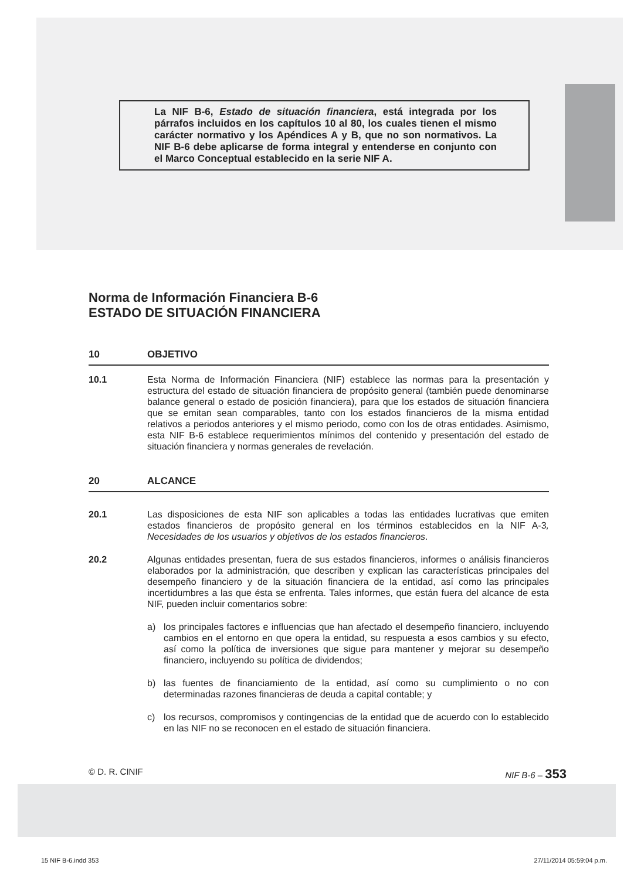La NIF B-6, Estado de situación financiera, está integrada por los párrafos incluidos en los capítulos 10 al 80, los cuales tienen el mismo carácter normativo y los Apéndices A y B, que no son normativos. La NIF B-6 debe aplicarse de forma integral y entenderse en conjunto con el Marco Conceptual establecido en la serie NIF A.
Norma de Información Financiera B-6
ESTADO DE SITUACIÓN FINANCIERA
10 OBJETIVO
10.1 Esta Norma de Información Financiera (NIF) establece las normas para la presentación y estructura del estado de situación financiera de propósito general (también puede denominarse balance general o estado de posición financiera), para que los estados de situación financiera que se emitan sean comparables, tanto con los estados financieros de la misma entidad relativos a periodos anteriores y el mismo periodo, como con los de otras entidades. Asimismo, esta NIF B-6 establece requerimientos mínimos del contenido y presentación del estado de situación financiera y normas generales de revelación.
20 ALCANCE
20.1 Las disposiciones de esta NIF son aplicables a todas las entidades lucrativas que emiten estados financieros de propósito general en los términos establecidos en la NIF A-3, Necesidades de los usuarios y objetivos de los estados financieros.
20.2 Algunas entidades presentan, fuera de sus estados financieros, informes o análisis financieros elaborados por la administración, que describen y explican las características principales del desempeño financiero y de la situación financiera de la entidad, así como las principales incertidumbres a las que ésta se enfrenta. Tales informes, que están fuera del alcance de esta NIF, pueden incluir comentarios sobre:
a) los principales factores e influencias que han afectado el desempeño financiero, incluyendo cambios en el entorno en que opera la entidad, su respuesta a esos cambios y su efecto, así como la política de inversiones que sigue para mantener y mejorar su desempeño financiero, incluyendo su política de dividendos;
b) las fuentes de financiamiento de la entidad, así como su cumplimiento o no con determinadas razones financieras de deuda a capital contable; y
c) los recursos, compromisos y contingencias de la entidad que de acuerdo con lo establecido en las NIF no se reconocen en el estado de situación financiera.
© D. R. CINIF NIF B-6 – 353
15 NIF B-6.indd 353 27/11/2014 05:59:04 p.m.